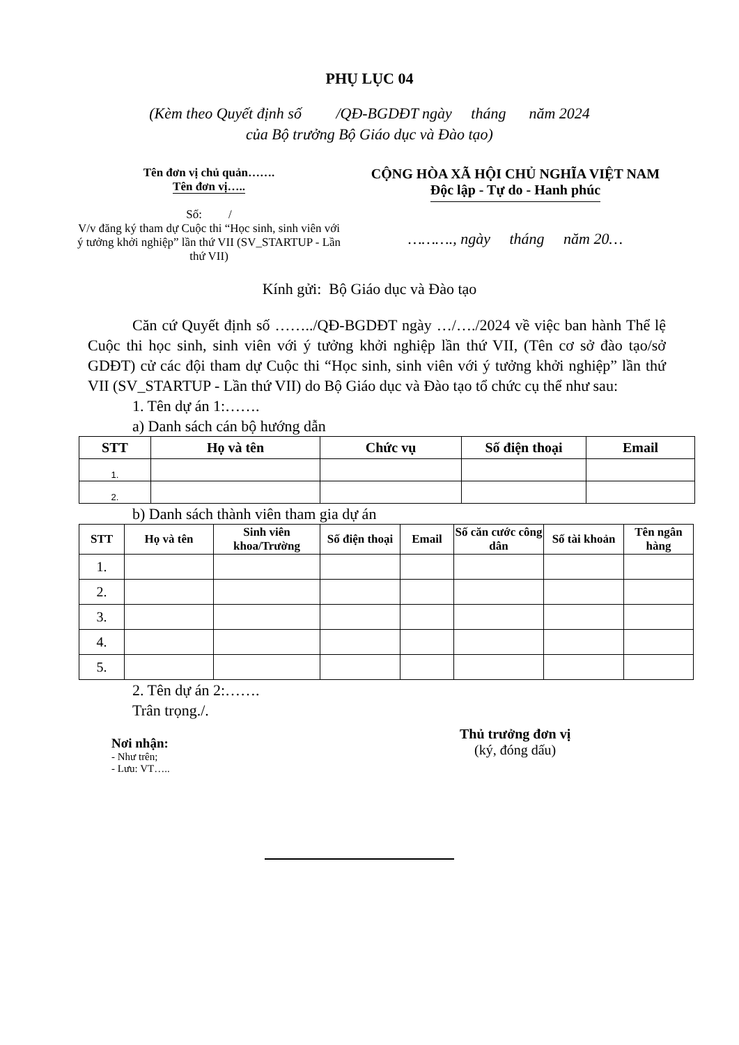PHỤ LỤC 04
(Kèm theo Quyết định số /QĐ-BGDĐT ngày tháng năm 2024
của Bộ trưởng Bộ Giáo dục và Đào tạo)
Tên đơn vị chủ quản…….
Tên đơn vị…..
Số: /
V/v đăng ký tham dự Cuộc thi “Học sinh, sinh viên với ý tưởng khởi nghiệp” lần thứ VII (SV_STARTUP - Lần thứ VII)
CỘNG HÒA XÃ HỘI CHỦ NGHĨA VIỆT NAM
Độc lập - Tự do - Hanh phúc
………., ngày tháng năm 20…
Kính gửi: Bộ Giáo dục và Đào tạo
Căn cứ Quyết định số ……../QĐ-BGDĐT ngày …/…./2024 về việc ban hành Thể lệ Cuộc thi học sinh, sinh viên với ý tưởng khởi nghiệp lần thứ VII, (Tên cơ sở đào tạo/sở GDĐT) cử các đội tham dự Cuộc thi “Học sinh, sinh viên với ý tưởng khởi nghiệp” lần thứ VII (SV_STARTUP - Lần thứ VII) do Bộ Giáo dục và Đào tạo tổ chức cụ thể như sau:
1. Tên dự án 1:…….
a) Danh sách cán bộ hướng dẫn
| STT | Họ và tên | Chức vụ | Số điện thoại | Email |
| --- | --- | --- | --- | --- |
| 1. | | | | |
| 2. | | | | |
b) Danh sách thành viên tham gia dự án
| STT | Họ và tên | Sinh viên khoa/Trường | Số điện thoại | Email | Số căn cước công dân | Số tài khoản | Tên ngân hàng |
| --- | --- | --- | --- | --- | --- | --- | --- |
| 1. | | | | | | | |
| 2. | | | | | | | |
| 3. | | | | | | | |
| 4. | | | | | | | |
| 5. | | | | | | | |
2. Tên dự án 2:…….
Trân trọng./.
Nơi nhận:
- Như trên;
- Lưu: VT…..
Thủ trưởng đơn vị
(ký, đóng dấu)